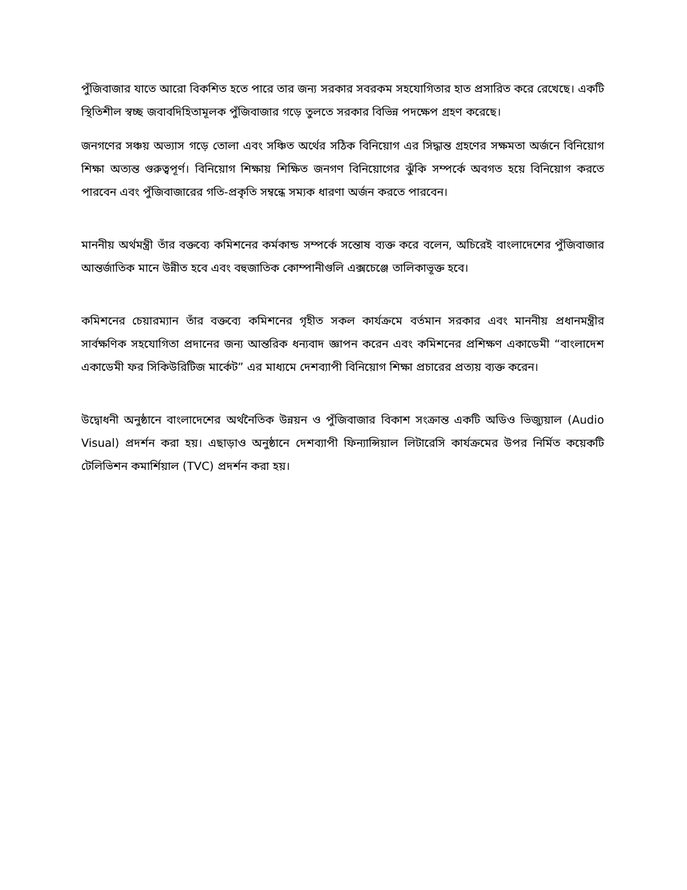পুঁজিবাজার যাতে আরো বিকশিত হতে পারে তার জন্য সরকার সবরকম সহযোগিতার হাত প্রসারিত করে রেখেছে। একটি স্থিতিশীল স্বচ্ছ জবাবদিহিতামূলক পুঁজিবাজার গড়ে তুলতে সরকার বিভিন্ন পদক্ষেপ গ্রহণ করেছে।
জনগণের সঞ্চয় অভ্যাস গড়ে তোলা এবং সঞ্চিত অর্থের সঠিক বিনিয়োগ এর সিদ্ধান্ত গ্রহণের সক্ষমতা অর্জনে বিনিয়োগ শিক্ষা অত্যন্ত গুরুত্বপূর্ণ। বিনিয়োগ শিক্ষায় শিক্ষিত জনগণ বিনিয়োগের ঝুঁকি সম্পর্কে অবগত হয়ে বিনিয়োগ করতে পারবেন এবং পুঁজিবাজারের গতি-প্রকৃতি সম্বন্ধে সম্যক ধারণা অর্জন করতে পারবেন।
মাননীয় অর্থমন্ত্রী তাঁর বক্তব্যে কমিশনের কর্মকান্ড সম্পর্কে সন্তোষ ব্যক্ত করে বলেন, অচিরেই বাংলাদেশের পুঁজিবাজার আন্তর্জাতিক মানে উন্নীত হবে এবং বহুজাতিক কোম্পানীগুলি এক্সচেঞ্জে তালিকাভূক্ত হবে।
কমিশনের চেয়ারম্যান তাঁর বক্তব্যে কমিশনের গৃহীত সকল কার্যক্রমে বর্তমান সরকার এবং মাননীয় প্রধানমন্ত্রীর সার্বক্ষণিক সহযোগিতা প্রদানের জন্য আন্তরিক ধন্যবাদ জ্ঞাপন করেন এবং কমিশনের প্রশিক্ষণ একাডেমী “বাংলাদেশ একাডেমী ফর সিকিউরিটিজ মার্কেট” এর মাধ্যমে দেশব্যাপী বিনিয়োগ শিক্ষা প্রচারের প্রত্যয় ব্যক্ত করেন।
উদ্বোধনী অনুষ্ঠানে বাংলাদেশের অর্থনৈতিক উন্নয়ন ও পুঁজিবাজার বিকাশ সংক্রান্ত একটি অডিও ভিজ্যুয়াল (Audio Visual) প্রদর্শন করা হয়। এছাড়াও অনুষ্ঠানে দেশব্যাপী ফিন্যান্সিয়াল লিটারেসি কার্যক্রমের উপর নির্মিত কয়েকটি টেলিভিশন কমার্শিয়াল (TVC) প্রদর্শন করা হয়।